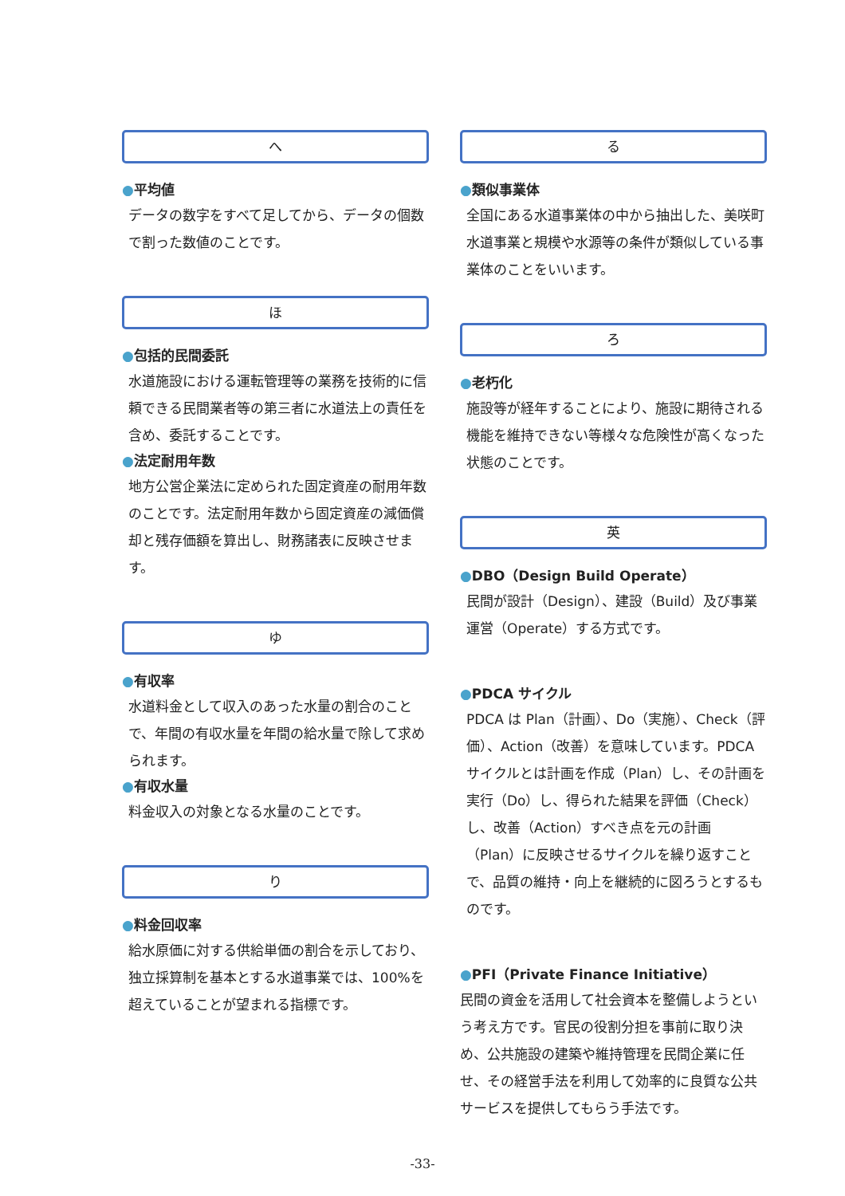へ
●平均値
データの数字をすべて足してから、データの個数で割った数値のことです。
ほ
●包括的民間委託
水道施設における運転管理等の業務を技術的に信頼できる民間業者等の第三者に水道法上の責任を含め、委託することです。
●法定耐用年数
地方公営企業法に定められた固定資産の耐用年数のことです。法定耐用年数から固定資産の減価償却と残存価額を算出し、財務諸表に反映させます。
ゆ
●有収率
水道料金として収入のあった水量の割合のことで、年間の有収水量を年間の給水量で除して求められます。
●有収水量
料金収入の対象となる水量のことです。
り
●料金回収率
給水原価に対する供給単価の割合を示しており、独立採算制を基本とする水道事業では、100%を超えていることが望まれる指標です。
る
●類似事業体
全国にある水道事業体の中から抽出した、美咲町水道事業と規模や水源等の条件が類似している事業体のことをいいます。
ろ
●老朽化
施設等が経年することにより、施設に期待される機能を維持できない等様々な危険性が高くなった状態のことです。
英
●DBO（Design Build Operate）
民間が設計（Design）、建設（Build）及び事業運営（Operate）する方式です。
●PDCA サイクル
PDCA は Plan（計画）、Do（実施）、Check（評価）、Action（改善）を意味しています。PDCA サイクルとは計画を作成（Plan）し、その計画を実行（Do）し、得られた結果を評価（Check）し、改善（Action）すべき点を元の計画（Plan）に反映させるサイクルを繰り返すことで、品質の維持・向上を継続的に図ろうとするものです。
●PFI（Private Finance Initiative）
民間の資金を活用して社会資本を整備しようという考え方です。官民の役割分担を事前に取り決め、公共施設の建築や維持管理を民間企業に任せ、その経営手法を利用して効率的に良質な公共サービスを提供してもらう手法です。
-33-